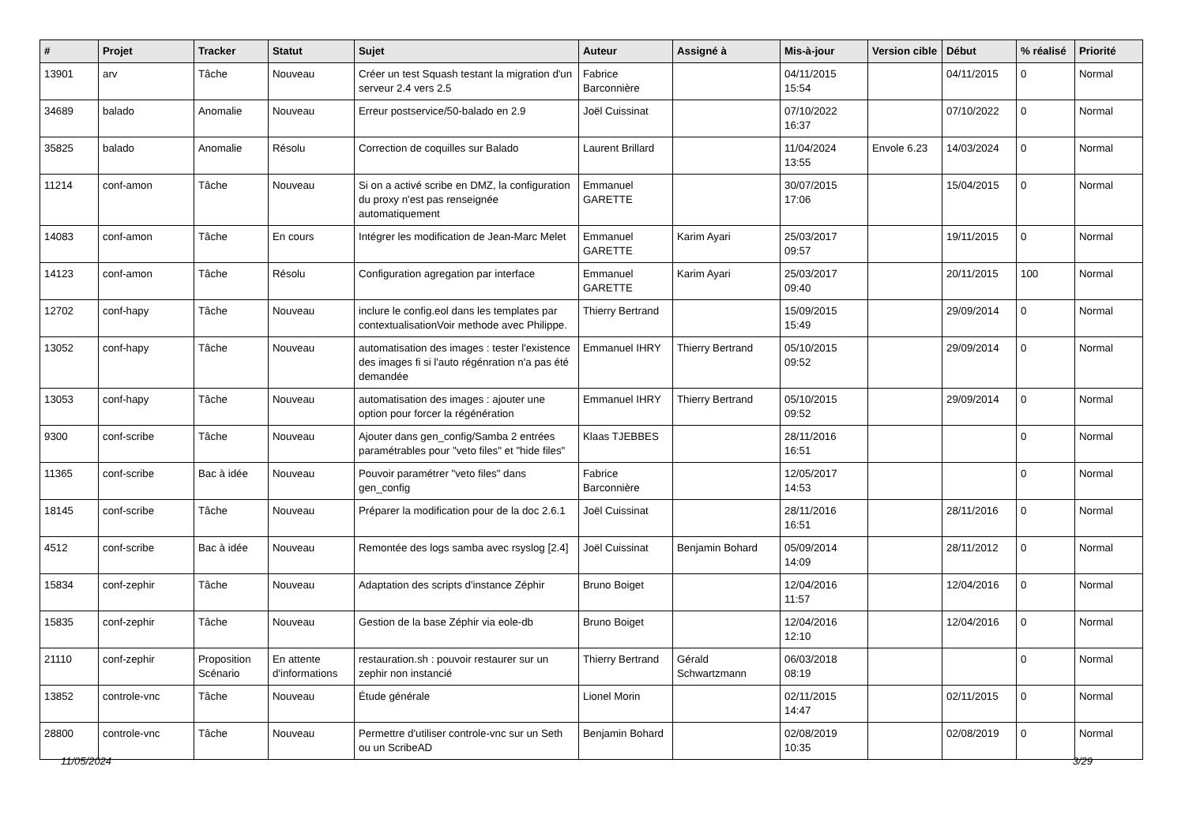| # | Projet | Tracker | Statut | Sujet | Auteur | Assigné à | Mis-à-jour | Version cible | Début | % réalisé | Priorité |
| --- | --- | --- | --- | --- | --- | --- | --- | --- | --- | --- | --- |
| 13901 | arv | Tâche | Nouveau | Créer un test Squash testant la migration d'un serveur 2.4 vers 2.5 | Fabrice Barconnière | | 04/11/2015 15:54 | | 04/11/2015 | 0 | Normal |
| 34689 | balado | Anomalie | Nouveau | Erreur postservice/50-balado en 2.9 | Joël Cuissinat | | 07/10/2022 16:37 | | 07/10/2022 | 0 | Normal |
| 35825 | balado | Anomalie | Résolu | Correction de coquilles sur Balado | Laurent Brillard | | 11/04/2024 13:55 | Envole 6.23 | 14/03/2024 | 0 | Normal |
| 11214 | conf-amon | Tâche | Nouveau | Si on a activé scribe en DMZ, la configuration du proxy n'est pas renseignée automatiquement | Emmanuel GARETTE | | 30/07/2015 17:06 | | 15/04/2015 | 0 | Normal |
| 14083 | conf-amon | Tâche | En cours | Intégrer les modification de Jean-Marc Melet | Emmanuel GARETTE | Karim Ayari | 25/03/2017 09:57 | | 19/11/2015 | 0 | Normal |
| 14123 | conf-amon | Tâche | Résolu | Configuration agregation par interface | Emmanuel GARETTE | Karim Ayari | 25/03/2017 09:40 | | 20/11/2015 | 100 | Normal |
| 12702 | conf-hapy | Tâche | Nouveau | inclure le config.eol dans les templates par contextualisationVoir methode avec Philippe. | Thierry Bertrand | | 15/09/2015 15:49 | | 29/09/2014 | 0 | Normal |
| 13052 | conf-hapy | Tâche | Nouveau | automatisation des images : tester l'existence des images fi si l'auto régénration n'a pas été demandée | Emmanuel IHRY | Thierry Bertrand | 05/10/2015 09:52 | | 29/09/2014 | 0 | Normal |
| 13053 | conf-hapy | Tâche | Nouveau | automatisation des images : ajouter une option pour forcer la régénération | Emmanuel IHRY | Thierry Bertrand | 05/10/2015 09:52 | | 29/09/2014 | 0 | Normal |
| 9300 | conf-scribe | Tâche | Nouveau | Ajouter dans gen_config/Samba 2 entrées paramétrables pour "veto files" et "hide files" | Klaas TJEBBES | | 28/11/2016 16:51 | | | 0 | Normal |
| 11365 | conf-scribe | Bac à idée | Nouveau | Pouvoir paramétrer "veto files" dans gen_config | Fabrice Barconnière | | 12/05/2017 14:53 | | | 0 | Normal |
| 18145 | conf-scribe | Tâche | Nouveau | Préparer la modification pour de la doc 2.6.1 | Joël Cuissinat | | 28/11/2016 16:51 | | 28/11/2016 | 0 | Normal |
| 4512 | conf-scribe | Bac à idée | Nouveau | Remontée des logs samba avec rsyslog [2.4] | Joël Cuissinat | Benjamin Bohard | 05/09/2014 14:09 | | 28/11/2012 | 0 | Normal |
| 15834 | conf-zephir | Tâche | Nouveau | Adaptation des scripts d'instance Zéphir | Bruno Boiget | | 12/04/2016 11:57 | | 12/04/2016 | 0 | Normal |
| 15835 | conf-zephir | Tâche | Nouveau | Gestion de la base Zéphir via eole-db | Bruno Boiget | | 12/04/2016 12:10 | | 12/04/2016 | 0 | Normal |
| 21110 | conf-zephir | Proposition Scénario | En attente d'informations | restauration.sh : pouvoir restaurer sur un zephir non instancié | Thierry Bertrand | Gérald Schwartzmann | 06/03/2018 08:19 | | | 0 | Normal |
| 13852 | controle-vnc | Tâche | Nouveau | Étude générale | Lionel Morin | | 02/11/2015 14:47 | | 02/11/2015 | 0 | Normal |
| 28800 | controle-vnc | Tâche | Nouveau | Permettre d'utiliser controle-vnc sur un Seth ou un ScribeAD | Benjamin Bohard | | 02/08/2019 10:35 | | 02/08/2019 | 0 | Normal |
11/05/2024 3/29